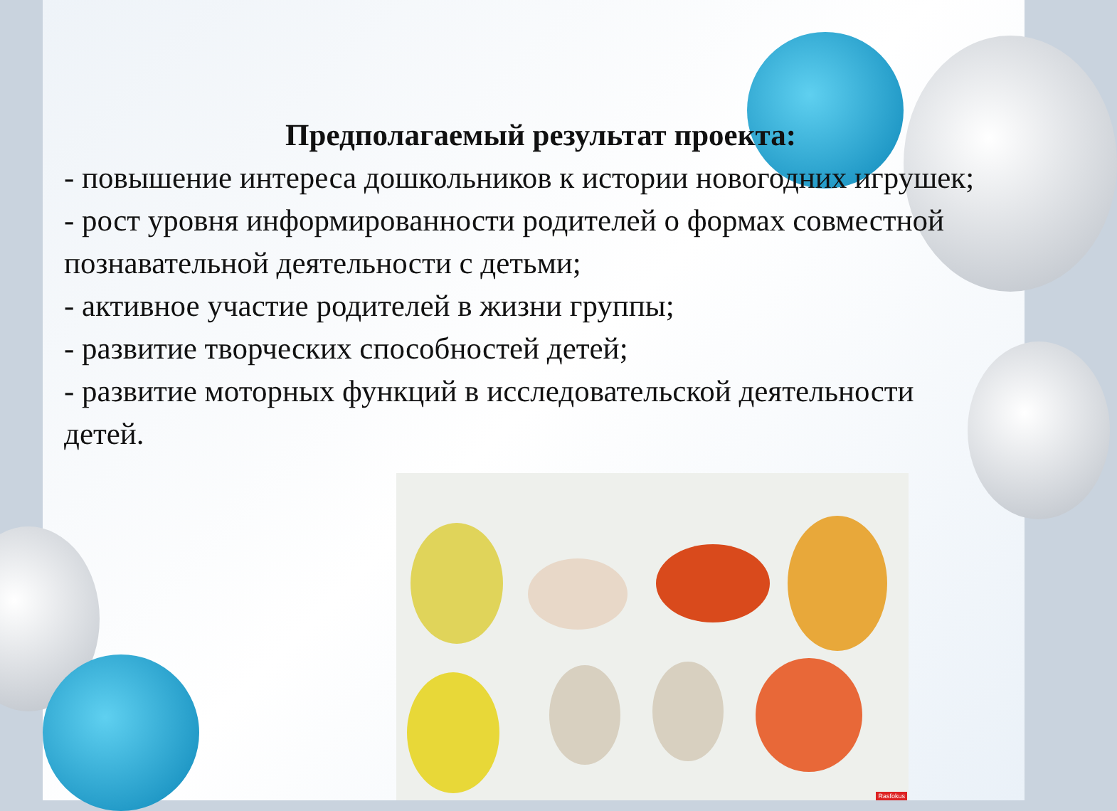Предполагаемый результат проекта:
- повышение интереса дошкольников к истории новогодних игрушек;
- рост уровня информированности родителей о формах совместной познавательной деятельности с детьми;
- активное участие родителей в жизни группы;
- развитие творческих способностей детей;
- развитие моторных функций в исследовательской деятельности детей.
Rasfokus